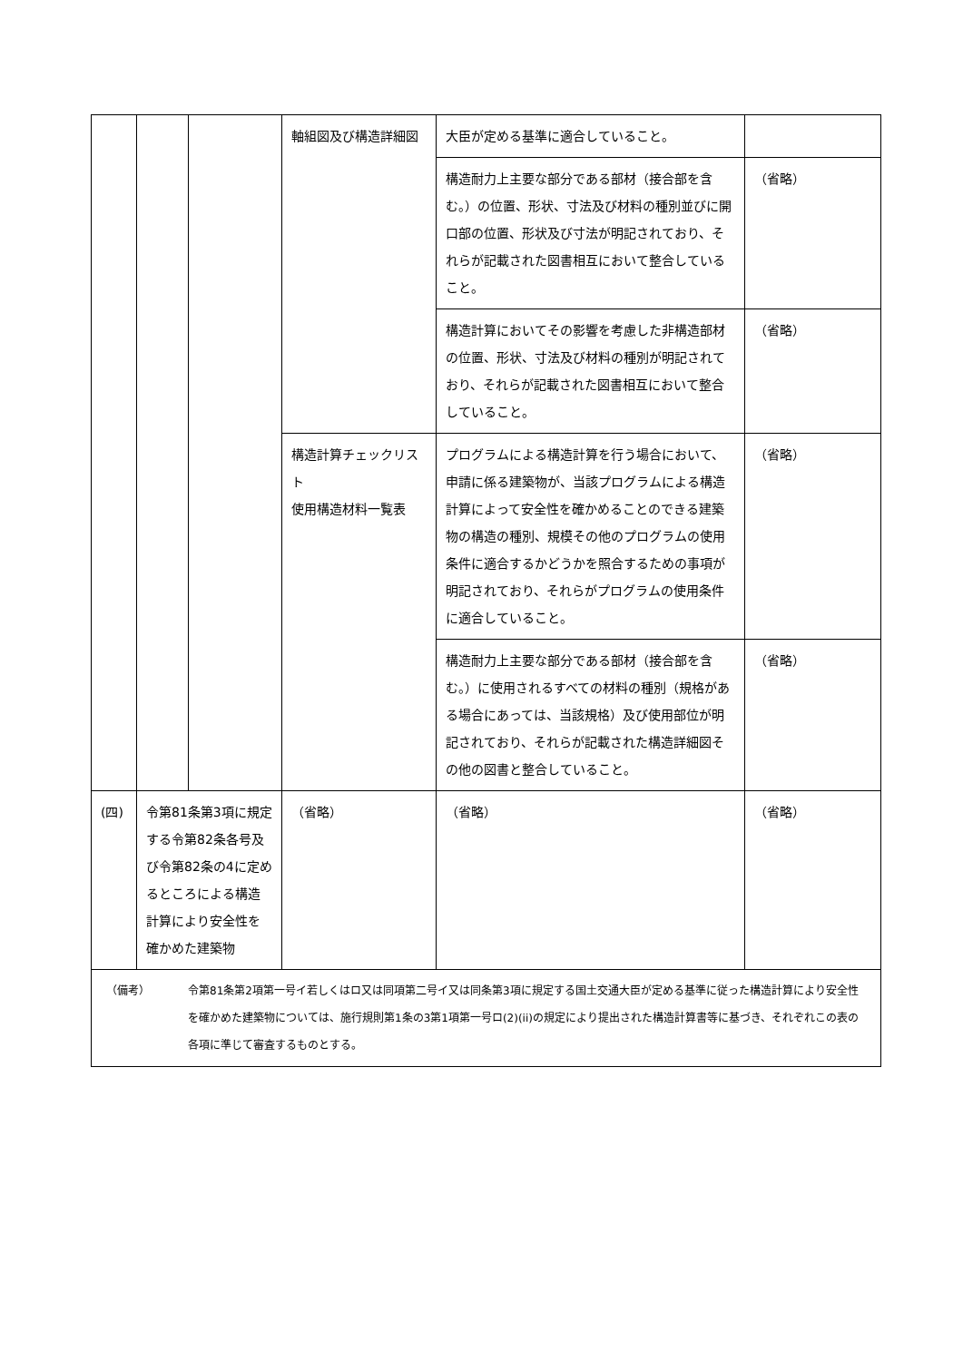| | | | 軸組図及び構造詳細図 | 大臣が定める基準に適合していること。 | |
| | | | | 構造耐力上主要な部分である部材（接合部を含む。）の位置、形状、寸法及び材料の種別並びに開口部の位置、形状及び寸法が明記されており、それらが記載された図書相互において整合していること。 | （省略） |
| | | | | 構造計算においてその影響を考慮した非構造部材の位置、形状、寸法及び材料の種別が明記されており、それらが記載された図書相互において整合していること。 | （省略） |
| | | | 構造計算チェックリスト 使用構造材料一覧表 | プログラムによる構造計算を行う場合において、申請に係る建築物が、当該プログラムによる構造計算によって安全性を確かめることのできる建築物の構造の種別、規模その他のプログラムの使用条件に適合するかどうかを照合するための事項が明記されており、それらがプログラムの使用条件に適合していること。 | （省略） |
| | | | | 構造耐力上主要な部分である部材（接合部を含む。）に使用されるすべての材料の種別（規格がある場合にあっては、当該規格）及び使用部位が明記されており、それらが記載された構造詳細図その他の図書と整合していること。 | （省略） |
| (四) | 令第81条第3項に規定する令第82条各号及び令第82条の4に定めるところによる構造計算により安全性を確かめた建築物 | | （省略） | （省略） | （省略） |
| （備考） 令第81条第2項第一号イ若しくはロ又は同項第二号イ又は同条第3項に規定する国土交通大臣が定める基準に従った構造計算により安全性を確かめた建築物については、施行規則第1条の3第1項第一号ロ(2)(ii)の規定により提出された構造計算書等に基づき、それぞれこの表の各項に準じて審査するものとする。 | | | | | |